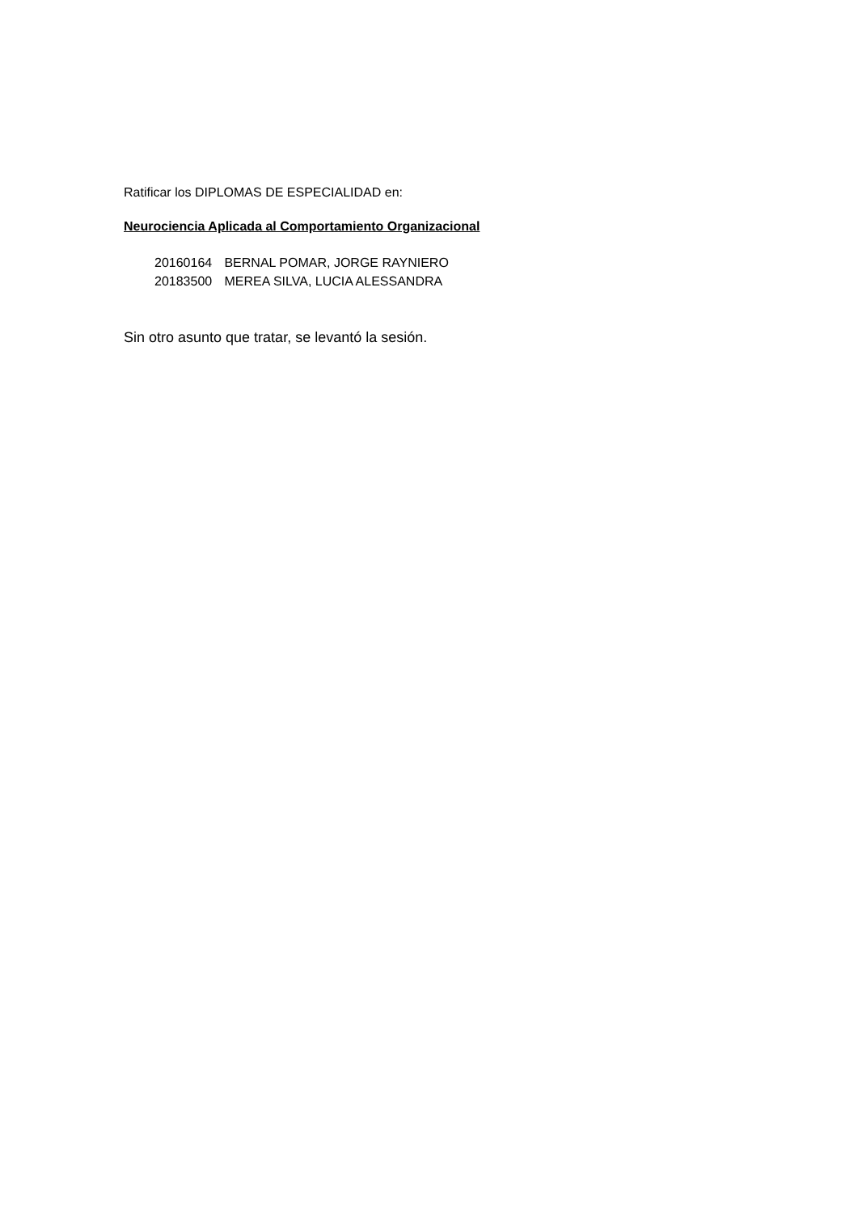Ratificar los DIPLOMAS DE ESPECIALIDAD en:
Neurociencia Aplicada al Comportamiento Organizacional
20160164 BERNAL POMAR, JORGE RAYNIERO
20183500 MEREA SILVA, LUCIA ALESSANDRA
Sin otro asunto que tratar, se levantó la sesión.